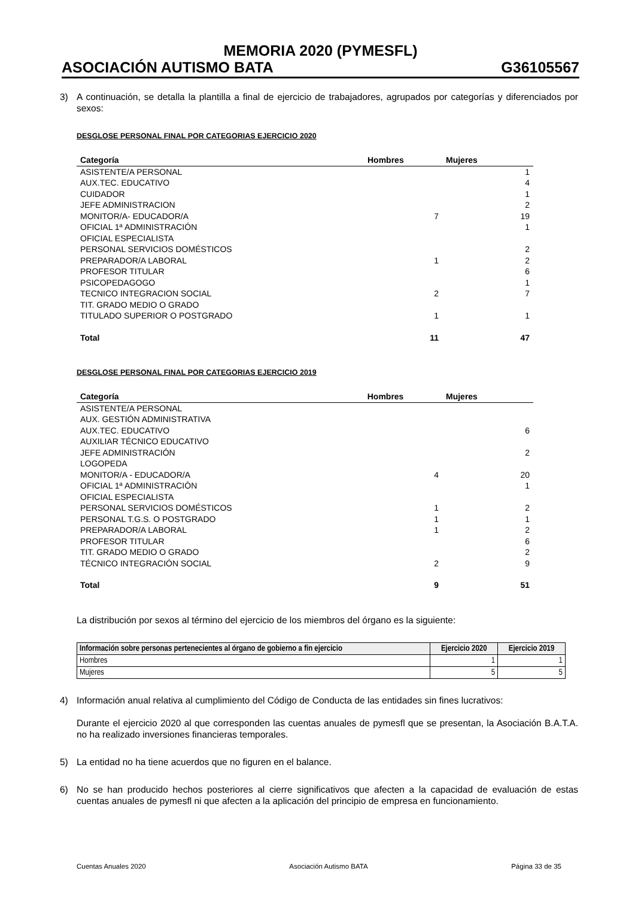MEMORIA 2020 (PYMESFL)
ASOCIACIÓN AUTISMO BATA G36105567
3) A continuación, se detalla la plantilla a final de ejercicio de trabajadores, agrupados por categorías y diferenciados por sexos:
DESGLOSE PERSONAL FINAL POR CATEGORIAS EJERCICIO 2020
| Categoría | Hombres | Mujeres |
| --- | --- | --- |
| ASISTENTE/A PERSONAL | | 1 |
| AUX.TEC. EDUCATIVO | | 4 |
| CUIDADOR | | 1 |
| JEFE ADMINISTRACION | | 2 |
| MONITOR/A- EDUCADOR/A | 7 | 19 |
| OFICIAL 1ª ADMINISTRACIÓN | | 1 |
| OFICIAL ESPECIALISTA | | |
| PERSONAL SERVICIOS DOMÉSTICOS | | 2 |
| PREPARADOR/A LABORAL | 1 | 2 |
| PROFESOR TITULAR | | 6 |
| PSICOPEDAGOGO | | 1 |
| TECNICO INTEGRACION SOCIAL | 2 | 7 |
| TIT. GRADO MEDIO O GRADO | | |
| TITULADO SUPERIOR O POSTGRADO | 1 | 1 |
| Total | 11 | 47 |
DESGLOSE PERSONAL FINAL POR CATEGORIAS EJERCICIO 2019
| Categoría | Hombres | Mujeres |
| --- | --- | --- |
| ASISTENTE/A PERSONAL | | |
| AUX. GESTIÓN ADMINISTRATIVA | | |
| AUX.TEC. EDUCATIVO | | 6 |
| AUXILIAR TÉCNICO EDUCATIVO | | |
| JEFE ADMINISTRACIÓN | | 2 |
| LOGOPEDA | | |
| MONITOR/A - EDUCADOR/A | 4 | 20 |
| OFICIAL 1ª ADMINISTRACIÓN | | 1 |
| OFICIAL ESPECIALISTA | | |
| PERSONAL SERVICIOS DOMÉSTICOS | 1 | 2 |
| PERSONAL T.G.S. O POSTGRADO | 1 | 1 |
| PREPARADOR/A LABORAL | 1 | 2 |
| PROFESOR TITULAR | | 6 |
| TIT. GRADO MEDIO O GRADO | | 2 |
| TÉCNICO INTEGRACIÓN SOCIAL | 2 | 9 |
| Total | 9 | 51 |
La distribución por sexos al término del ejercicio de los miembros del órgano es la siguiente:
| Información sobre personas pertenecientes al órgano de gobierno a fin ejercicio | Ejercicio 2020 | Ejercicio 2019 |
| --- | --- | --- |
| Hombres | 1 | 1 |
| Mujeres | 5 | 5 |
4) Información anual relativa al cumplimiento del Código de Conducta de las entidades sin fines lucrativos:
Durante el ejercicio 2020 al que corresponden las cuentas anuales de pymesfl que se presentan, la Asociación B.A.T.A. no ha realizado inversiones financieras temporales.
5) La entidad no ha tiene acuerdos que no figuren en el balance.
6) No se han producido hechos posteriores al cierre significativos que afecten a la capacidad de evaluación de estas cuentas anuales de pymesfl ni que afecten a la aplicación del principio de empresa en funcionamiento.
Cuentas Anuales 2020 Asociación Autismo BATA Página 33 de 35